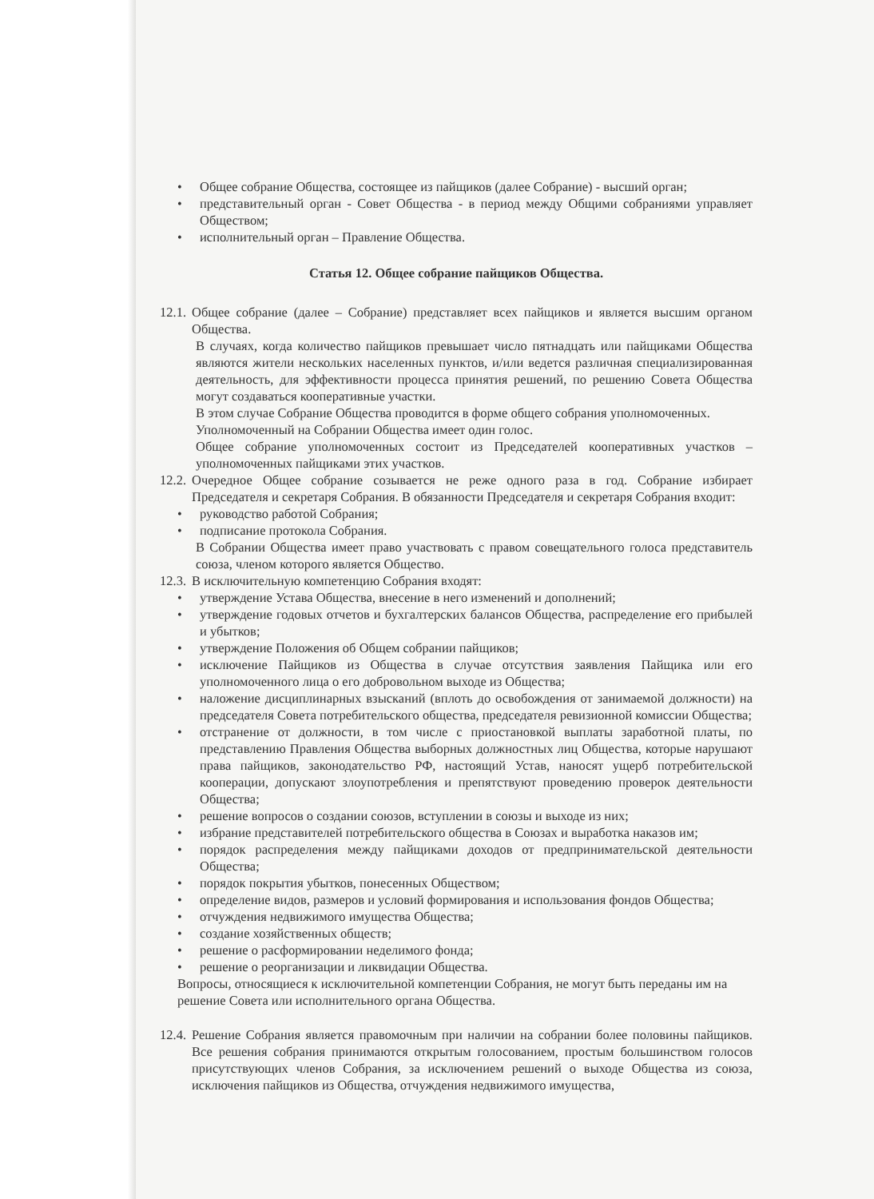• Общее собрание Общества, состоящее из пайщиков (далее Собрание) - высший орган;
• представительный орган - Совет Общества - в период между Общими собраниями управляет Обществом;
• исполнительный орган – Правление Общества.
Статья 12. Общее собрание пайщиков Общества.
12.1. Общее собрание (далее – Собрание) представляет всех пайщиков и является высшим органом Общества.
В случаях, когда количество пайщиков превышает число пятнадцать или пайщиками Общества являются жители нескольких населенных пунктов, и/или ведется различная специализированная деятельность, для эффективности процесса принятия решений, по решению Совета Общества могут создаваться кооперативные участки.
В этом случае Собрание Общества проводится в форме общего собрания уполномоченных.
Уполномоченный на Собрании Общества имеет один голос.
Общее собрание уполномоченных состоит из Председателей кооперативных участков – уполномоченных пайщиками этих участков.
12.2. Очередное Общее собрание созывается не реже одного раза в год. Собрание избирает Председателя и секретаря Собрания. В обязанности Председателя и секретаря Собрания входит:
• руководство работой Собрания;
• подписание протокола Собрания.
В Собрании Общества имеет право участвовать с правом совещательного голоса представитель союза, членом которого является Общество.
12.3. В исключительную компетенцию Собрания входят:
• утверждение Устава Общества, внесение в него изменений и дополнений;
• утверждение годовых отчетов и бухгалтерских балансов Общества, распределение его прибылей и убытков;
• утверждение Положения об Общем собрании пайщиков;
• исключение Пайщиков из Общества в случае отсутствия заявления Пайщика или его уполномоченного лица о его добровольном выходе из Общества;
• наложение дисциплинарных взысканий (вплоть до освобождения от занимаемой должности) на председателя Совета потребительского общества, председателя ревизионной комиссии Общества;
• отстранение от должности, в том числе с приостановкой выплаты заработной платы, по представлению Правления Общества выборных должностных лиц Общества, которые нарушают права пайщиков, законодательство РФ, настоящий Устав, наносят ущерб потребительской кооперации, допускают злоупотребления и препятствуют проведению проверок деятельности Общества;
• решение вопросов о создании союзов, вступлении в союзы и выходе из них;
• избрание представителей потребительского общества в Союзах и выработка наказов им;
• порядок распределения между пайщиками доходов от предпринимательской деятельности Общества;
• порядок покрытия убытков, понесенных Обществом;
• определение видов, размеров и условий формирования и использования фондов Общества;
• отчуждения недвижимого имущества Общества;
• создание хозяйственных обществ;
• решение о расформировании неделимого фонда;
• решение о реорганизации и ликвидации Общества.
Вопросы, относящиеся к исключительной компетенции Собрания, не могут быть переданы им на решение Совета или исполнительного органа Общества.
12.4. Решение Собрания является правомочным при наличии на собрании более половины пайщиков. Все решения собрания принимаются открытым голосованием, простым большинством голосов присутствующих членов Собрания, за исключением решений о выходе Общества из союза, исключения пайщиков из Общества, отчуждения недвижимого имущества,